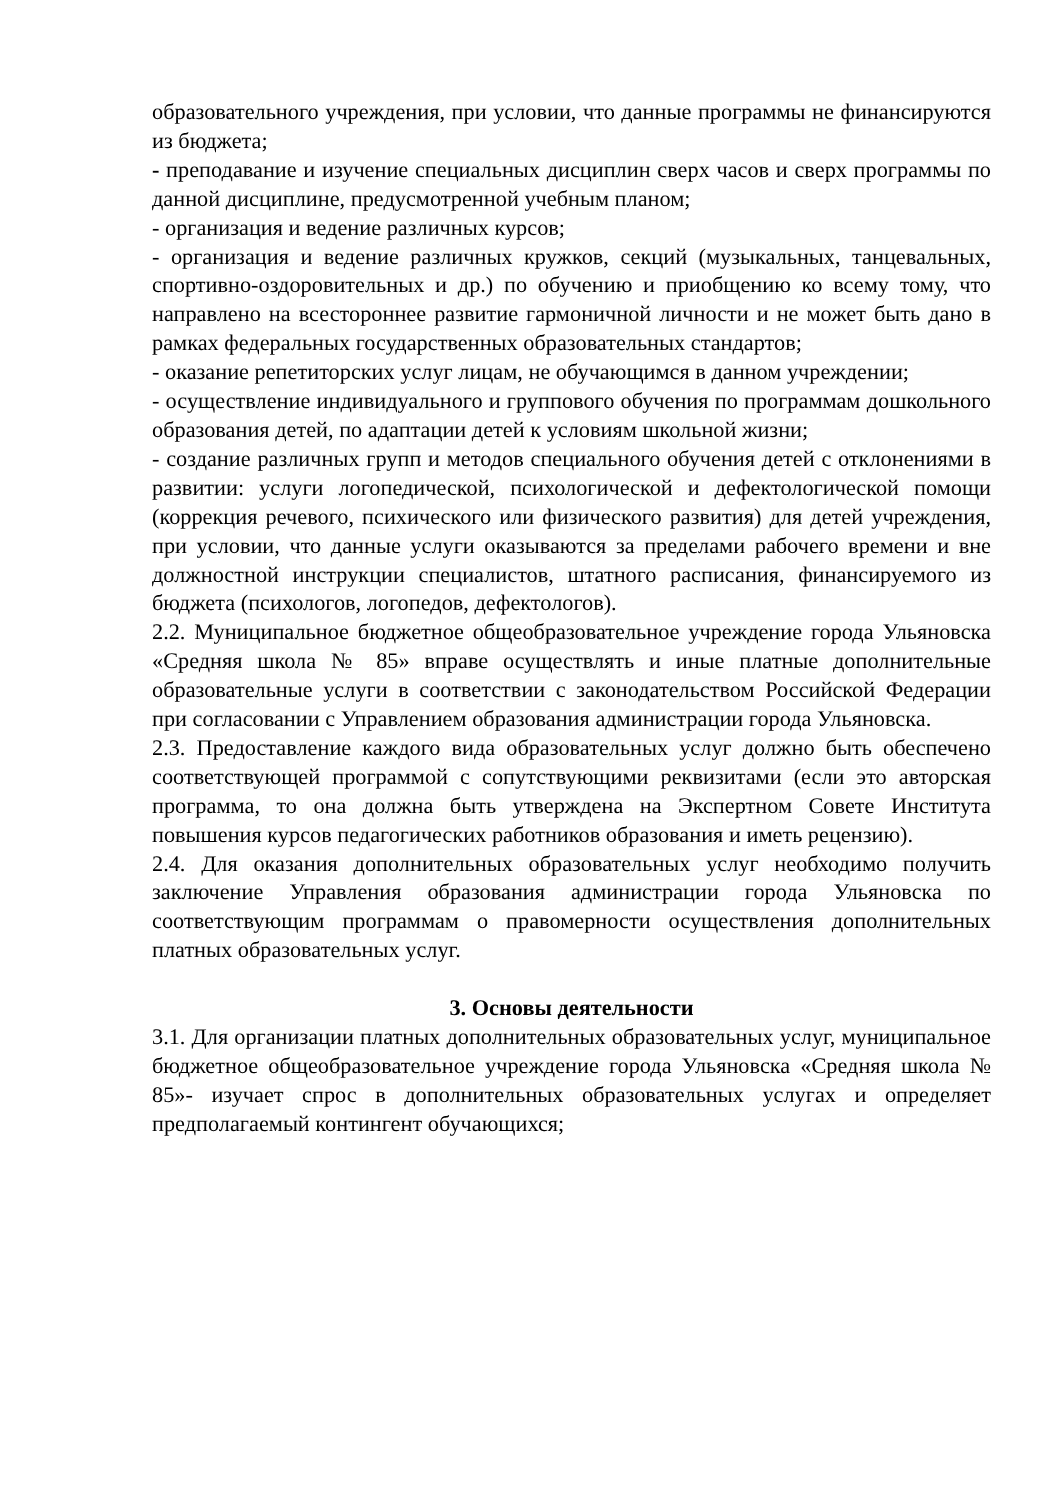образовательного учреждения, при условии, что данные программы не финансируются из бюджета;
- преподавание и изучение специальных дисциплин сверх часов и сверх программы по данной дисциплине, предусмотренной учебным планом;
- организация и ведение различных курсов;
- организация и ведение различных кружков, секций (музыкальных, танцевальных, спортивно-оздоровительных и др.) по обучению и приобщению ко всему тому, что направлено на всестороннее развитие гармоничной личности и не может быть дано в рамках федеральных государственных образовательных стандартов;
- оказание репетиторских услуг лицам, не обучающимся в данном учреждении;
- осуществление индивидуального и группового обучения по программам дошкольного образования детей, по адаптации детей к условиям школьной жизни;
- создание различных групп и методов специального обучения детей с отклонениями в развитии: услуги логопедической, психологической и дефектологической помощи (коррекция речевого, психического или физического развития) для детей учреждения, при условии, что данные услуги оказываются за пределами рабочего времени и вне должностной инструкции специалистов, штатного расписания, финансируемого из бюджета (психологов, логопедов, дефектологов).
2.2. Муниципальное бюджетное общеобразовательное учреждение города Ульяновска «Средняя школа № 85» вправе осуществлять и иные платные дополнительные образовательные услуги в соответствии с законодательством Российской Федерации при согласовании с Управлением образования администрации города Ульяновска.
2.3. Предоставление каждого вида образовательных услуг должно быть обеспечено соответствующей программой с сопутствующими реквизитами (если это авторская программа, то она должна быть утверждена на Экспертном Совете Института повышения курсов педагогических работников образования и иметь рецензию).
2.4. Для оказания дополнительных образовательных услуг необходимо получить заключение Управления образования администрации города Ульяновска по соответствующим программам о правомерности осуществления дополнительных платных образовательных услуг.
3. Основы деятельности
3.1. Для организации платных дополнительных образовательных услуг, муниципальное бюджетное общеобразовательное учреждение города Ульяновска «Средняя школа № 85»- изучает спрос в дополнительных образовательных услугах и определяет предполагаемый контингент обучающихся;